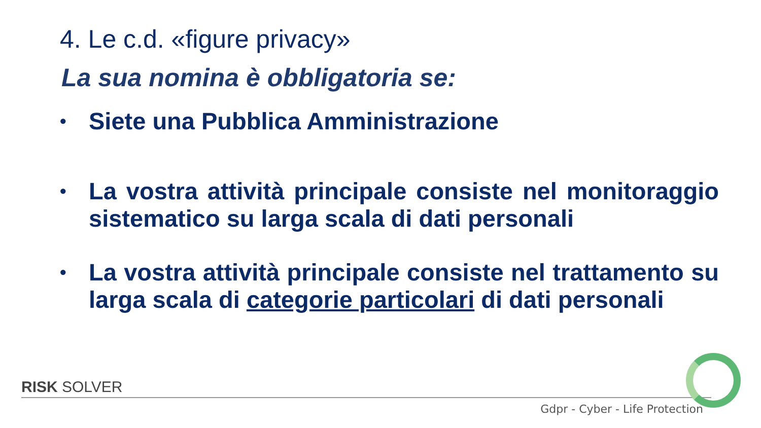4. Le c.d. «figure privacy»
La sua nomina è obbligatoria se:
• Siete una Pubblica Amministrazione
• La vostra attività principale consiste nel monitoraggio sistematico su larga scala di dati personali
• La vostra attività principale consiste nel trattamento su larga scala di categorie particolari di dati personali
RISK SOLVER
Gdpr - Cyber - Life Protection